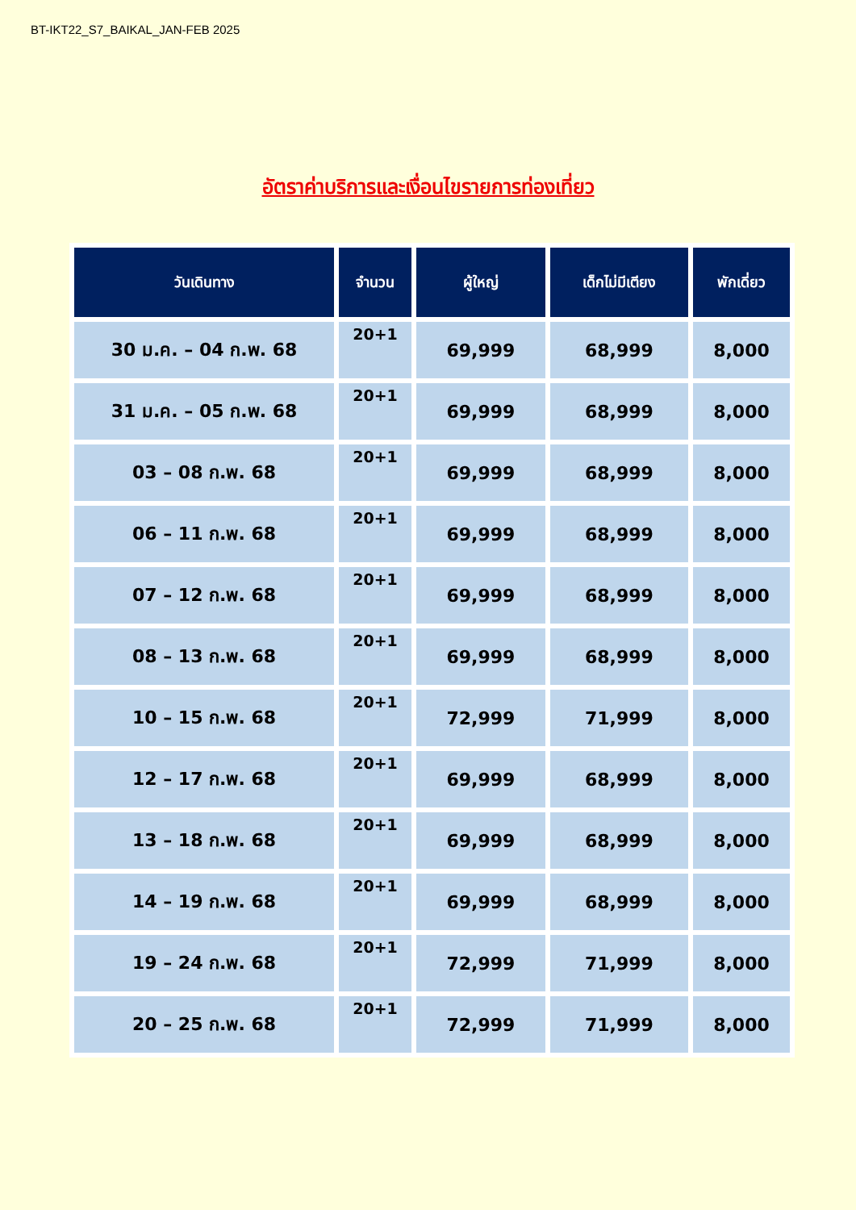BT-IKT22_S7_BAIKAL_JAN-FEB 2025
อัตราค่าบริการและเงื่อนไขรายการท่องเที่ยว
| วันเดินทาง | จำนวน | ผู้ใหญ่ | เด็กไม่มีเตียง | พักเดี่ยว |
| --- | --- | --- | --- | --- |
| 30 ม.ค. – 04 ก.พ. 68 | 20+1 | 69,999 | 68,999 | 8,000 |
| 31 ม.ค. – 05 ก.พ. 68 | 20+1 | 69,999 | 68,999 | 8,000 |
| 03 – 08 ก.พ. 68 | 20+1 | 69,999 | 68,999 | 8,000 |
| 06 – 11 ก.พ. 68 | 20+1 | 69,999 | 68,999 | 8,000 |
| 07 – 12 ก.พ. 68 | 20+1 | 69,999 | 68,999 | 8,000 |
| 08 – 13 ก.พ. 68 | 20+1 | 69,999 | 68,999 | 8,000 |
| 10 – 15 ก.พ. 68 | 20+1 | 72,999 | 71,999 | 8,000 |
| 12 – 17 ก.พ. 68 | 20+1 | 69,999 | 68,999 | 8,000 |
| 13 – 18 ก.พ. 68 | 20+1 | 69,999 | 68,999 | 8,000 |
| 14 – 19 ก.พ. 68 | 20+1 | 69,999 | 68,999 | 8,000 |
| 19 – 24 ก.พ. 68 | 20+1 | 72,999 | 71,999 | 8,000 |
| 20 – 25 ก.พ. 68 | 20+1 | 72,999 | 71,999 | 8,000 |